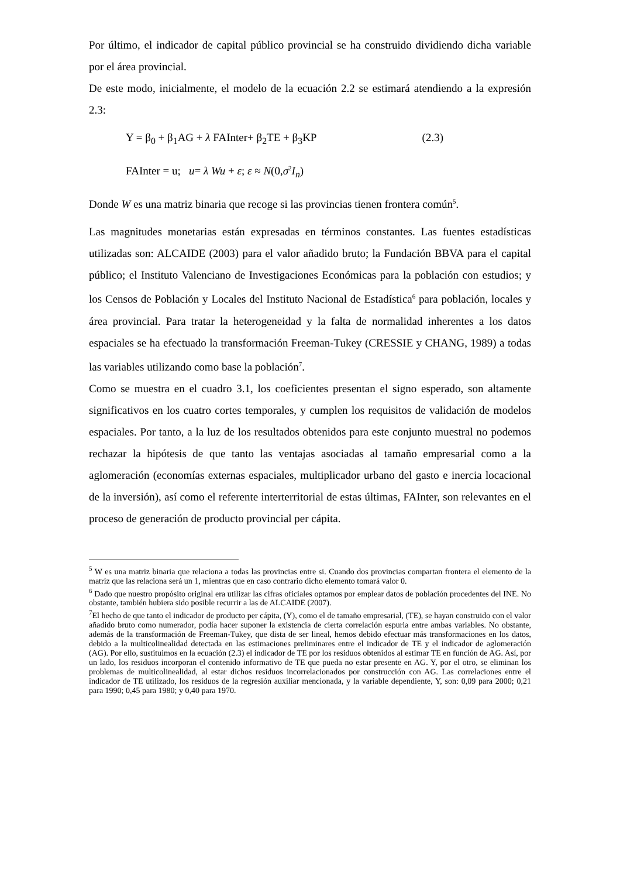Por último, el indicador de capital público provincial se ha construido dividiendo dicha variable por el área provincial.
De este modo, inicialmente, el modelo de la ecuación 2.2 se estimará atendiendo a la expresión 2.3:
Y = β<sub>0</sub> + β<sub>1</sub>AG + λ FAInter+ β<sub>2</sub>TE + β<sub>3</sub>KP (2.3)
FAInter = u; u= λ Wu + ε; ε ≈ N(0,σ<sup>2</sup>I<sub>n</sub>)
Donde W es una matriz binaria que recoge si las provincias tienen frontera común<sup>5</sup>.
Las magnitudes monetarias están expresadas en términos constantes. Las fuentes estadísticas utilizadas son: ALCAIDE (2003) para el valor añadido bruto; la Fundación BBVA para el capital público; el Instituto Valenciano de Investigaciones Económicas para la población con estudios; y los Censos de Población y Locales del Instituto Nacional de Estadística<sup>6</sup> para población, locales y área provincial. Para tratar la heterogeneidad y la falta de normalidad inherentes a los datos espaciales se ha efectuado la transformación Freeman-Tukey (CRESSIE y CHANG, 1989) a todas las variables utilizando como base la población<sup>7</sup>.
Como se muestra en el cuadro 3.1, los coeficientes presentan el signo esperado, son altamente significativos en los cuatro cortes temporales, y cumplen los requisitos de validación de modelos espaciales. Por tanto, a la luz de los resultados obtenidos para este conjunto muestral no podemos rechazar la hipótesis de que tanto las ventajas asociadas al tamaño empresarial como a la aglomeración (economías externas espaciales, multiplicador urbano del gasto e inercia locacional de la inversión), así como el referente interterritorial de estas últimas, FAInter, son relevantes en el proceso de generación de producto provincial per cápita.
<sup>5</sup> W es una matriz binaria que relaciona a todas las provincias entre si. Cuando dos provincias compartan frontera el elemento de la matriz que las relaciona será un 1, mientras que en caso contrario dicho elemento tomará valor 0.
<sup>6</sup> Dado que nuestro propósito original era utilizar las cifras oficiales optamos por emplear datos de población procedentes del INE. No obstante, también hubiera sido posible recurrir a las de ALCAIDE (2007).
<sup>7</sup> El hecho de que tanto el indicador de producto per cápita, (Y), como el de tamaño empresarial, (TE), se hayan construido con el valor añadido bruto como numerador, podía hacer suponer la existencia de cierta correlación espuria entre ambas variables. No obstante, además de la transformación de Freeman-Tukey, que dista de ser lineal, hemos debido efectuar más transformaciones en los datos, debido a la multicolinealidad detectada en las estimaciones preliminares entre el indicador de TE y el indicador de aglomeración (AG). Por ello, sustituimos en la ecuación (2.3) el indicador de TE por los residuos obtenidos al estimar TE en función de AG. Así, por un lado, los residuos incorporan el contenido informativo de TE que pueda no estar presente en AG. Y, por el otro, se eliminan los problemas de multicolinealidad, al estar dichos residuos incorrelacionados por construcción con AG. Las correlaciones entre el indicador de TE utilizado, los residuos de la regresión auxiliar mencionada, y la variable dependiente, Y, son: 0,09 para 2000; 0,21 para 1990; 0,45 para 1980; y 0,40 para 1970.